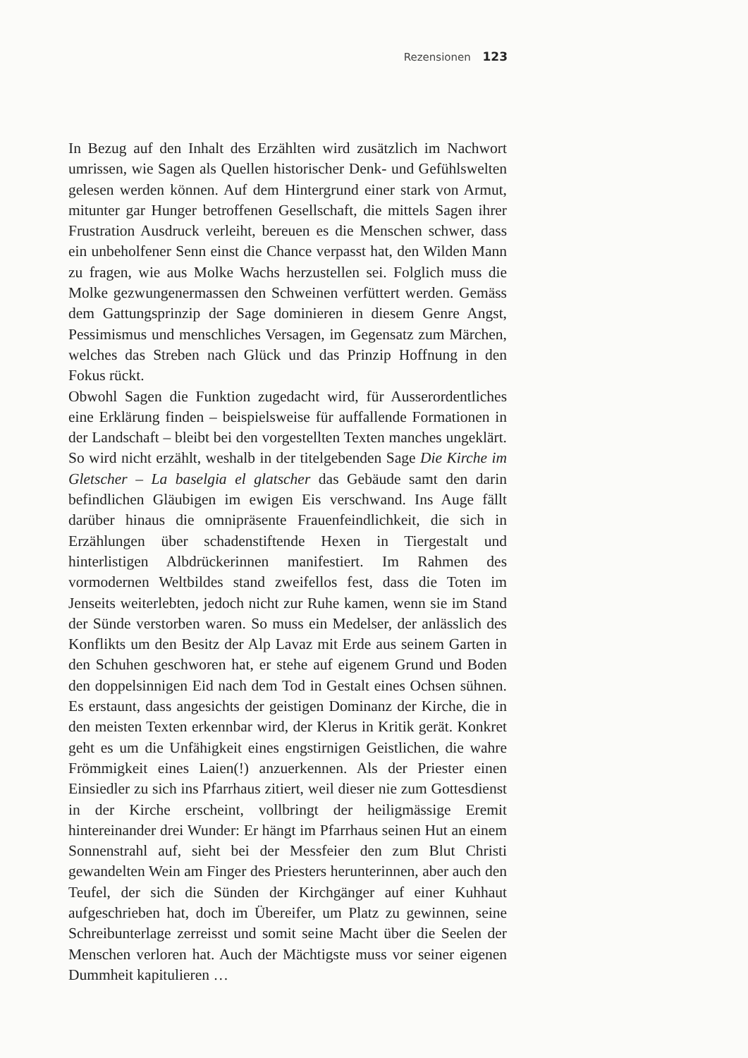Rezensionen 123
In Bezug auf den Inhalt des Erzählten wird zusätzlich im Nachwort umrissen, wie Sagen als Quellen historischer Denk- und Gefühlswelten gelesen werden können. Auf dem Hintergrund einer stark von Armut, mitunter gar Hunger betroffenen Gesellschaft, die mittels Sagen ihrer Frustration Ausdruck verleiht, bereuen es die Menschen schwer, dass ein unbeholfener Senn einst die Chance verpasst hat, den Wilden Mann zu fragen, wie aus Molke Wachs herzustellen sei. Folglich muss die Molke gezwungenermassen den Schweinen verfüttert werden. Gemäss dem Gattungsprinzip der Sage dominieren in diesem Genre Angst, Pessimismus und menschliches Versagen, im Gegensatz zum Märchen, welches das Streben nach Glück und das Prinzip Hoffnung in den Fokus rückt.
Obwohl Sagen die Funktion zugedacht wird, für Ausserordentliches eine Erklärung finden – beispielsweise für auffallende Formationen in der Landschaft – bleibt bei den vorgestellten Texten manches ungeklärt. So wird nicht erzählt, weshalb in der titelgebenden Sage Die Kirche im Gletscher – La baselgia el glatscher das Gebäude samt den darin befindlichen Gläubigen im ewigen Eis verschwand. Ins Auge fällt darüber hinaus die omnipräsente Frauenfeindlichkeit, die sich in Erzählungen über schadenstiftende Hexen in Tiergestalt und hinterlistigen Albdrückerinnen manifestiert. Im Rahmen des vormodernen Weltbildes stand zweifellos fest, dass die Toten im Jenseits weiterlebten, jedoch nicht zur Ruhe kamen, wenn sie im Stand der Sünde verstorben waren. So muss ein Medelser, der anlässlich des Konflikts um den Besitz der Alp Lavaz mit Erde aus seinem Garten in den Schuhen geschworen hat, er stehe auf eigenem Grund und Boden den doppelsinnigen Eid nach dem Tod in Gestalt eines Ochsen sühnen. Es erstaunt, dass angesichts der geistigen Dominanz der Kirche, die in den meisten Texten erkennbar wird, der Klerus in Kritik gerät. Konkret geht es um die Unfähigkeit eines engstirnigen Geistlichen, die wahre Frömmigkeit eines Laien(!) anzuerkennen. Als der Priester einen Einsiedler zu sich ins Pfarrhaus zitiert, weil dieser nie zum Gottesdienst in der Kirche erscheint, vollbringt der heiligmässige Eremit hintereinander drei Wunder: Er hängt im Pfarrhaus seinen Hut an einem Sonnenstrahl auf, sieht bei der Messfeier den zum Blut Christi gewandelten Wein am Finger des Priesters herunterinnen, aber auch den Teufel, der sich die Sünden der Kirchgänger auf einer Kuhhaut aufgeschrieben hat, doch im Übereifer, um Platz zu gewinnen, seine Schreibunterlage zerreisst und somit seine Macht über die Seelen der Menschen verloren hat. Auch der Mächtigste muss vor seiner eigenen Dummheit kapitulieren …